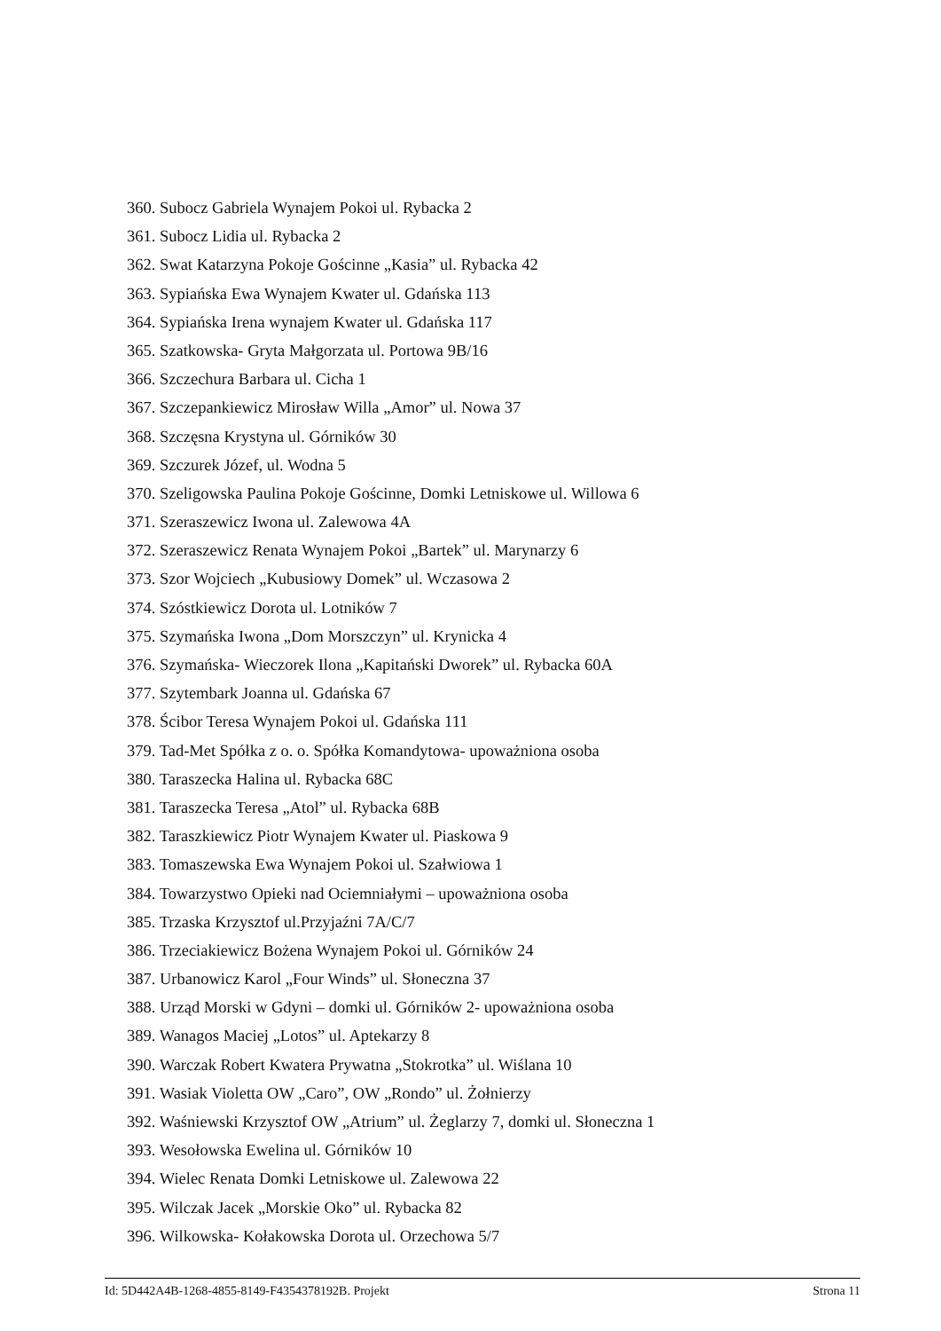360. Subocz Gabriela Wynajem Pokoi ul. Rybacka 2
361. Subocz Lidia ul. Rybacka 2
362. Swat Katarzyna Pokoje Gościnne „Kasia” ul. Rybacka 42
363. Sypiańska Ewa Wynajem Kwater ul. Gdańska 113
364. Sypiańska Irena wynajem Kwater ul. Gdańska 117
365. Szatkowska- Gryta Małgorzata ul. Portowa 9B/16
366. Szczechura Barbara ul. Cicha 1
367. Szczepankiewicz Mirosław Willa „Amor” ul. Nowa 37
368. Szczęsna Krystyna ul. Górników 30
369. Szczurek Józef, ul. Wodna 5
370. Szeligowska Paulina Pokoje Gościnne, Domki Letniskowe ul. Willowa 6
371. Szeraszewicz Iwona ul. Zalewowa 4A
372. Szeraszewicz Renata Wynajem Pokoi „Bartek” ul. Marynarzy 6
373. Szor Wojciech „Kubusiowy Domek” ul. Wczasowa 2
374. Szóstkiewicz Dorota ul. Lotników 7
375. Szymańska Iwona „Dom Morszczyn” ul. Krynicka 4
376. Szymańska- Wieczorek Ilona „Kapitański Dworek” ul. Rybacka 60A
377. Szytembark Joanna ul. Gdańska 67
378. Ścibor Teresa Wynajem Pokoi ul. Gdańska 111
379. Tad-Met Spółka z o. o. Spółka Komandytowa- upoważniona osoba
380. Taraszecka Halina ul. Rybacka 68C
381. Taraszecka Teresa „Atol” ul. Rybacka 68B
382. Taraszkiewicz Piotr Wynajem Kwater ul. Piaskowa 9
383. Tomaszewska Ewa Wynajem Pokoi ul. Szałwiowa 1
384. Towarzystwo Opieki nad Ociemniałymi – upoważniona osoba
385. Trzaska Krzysztof ul.Przyjaźni 7A/C/7
386. Trzeciakiewicz Bożena Wynajem Pokoi ul. Górników 24
387. Urbanowicz Karol „Four Winds” ul. Słoneczna 37
388. Urząd Morski w Gdyni – domki ul. Górników 2- upoważniona osoba
389. Wanagos Maciej „Lotos” ul. Aptekarzy 8
390. Warczak Robert Kwatera Prywatna „Stokrotka” ul. Wiślana 10
391. Wasiak Violetta OW „Caro”, OW „Rondo” ul. Żołnierzy
392. Waśniewski Krzysztof OW „Atrium” ul. Żeglarzy 7, domki ul. Słoneczna 1
393. Wesołowska Ewelina ul. Górników 10
394. Wielec Renata Domki Letniskowe ul. Zalewowa 22
395. Wilczak Jacek „Morskie Oko” ul. Rybacka 82
396. Wilkowska- Kołakowska Dorota ul. Orzechowa 5/7
Id: 5D442A4B-1268-4855-8149-F4354378192B. Projekt Strona 11